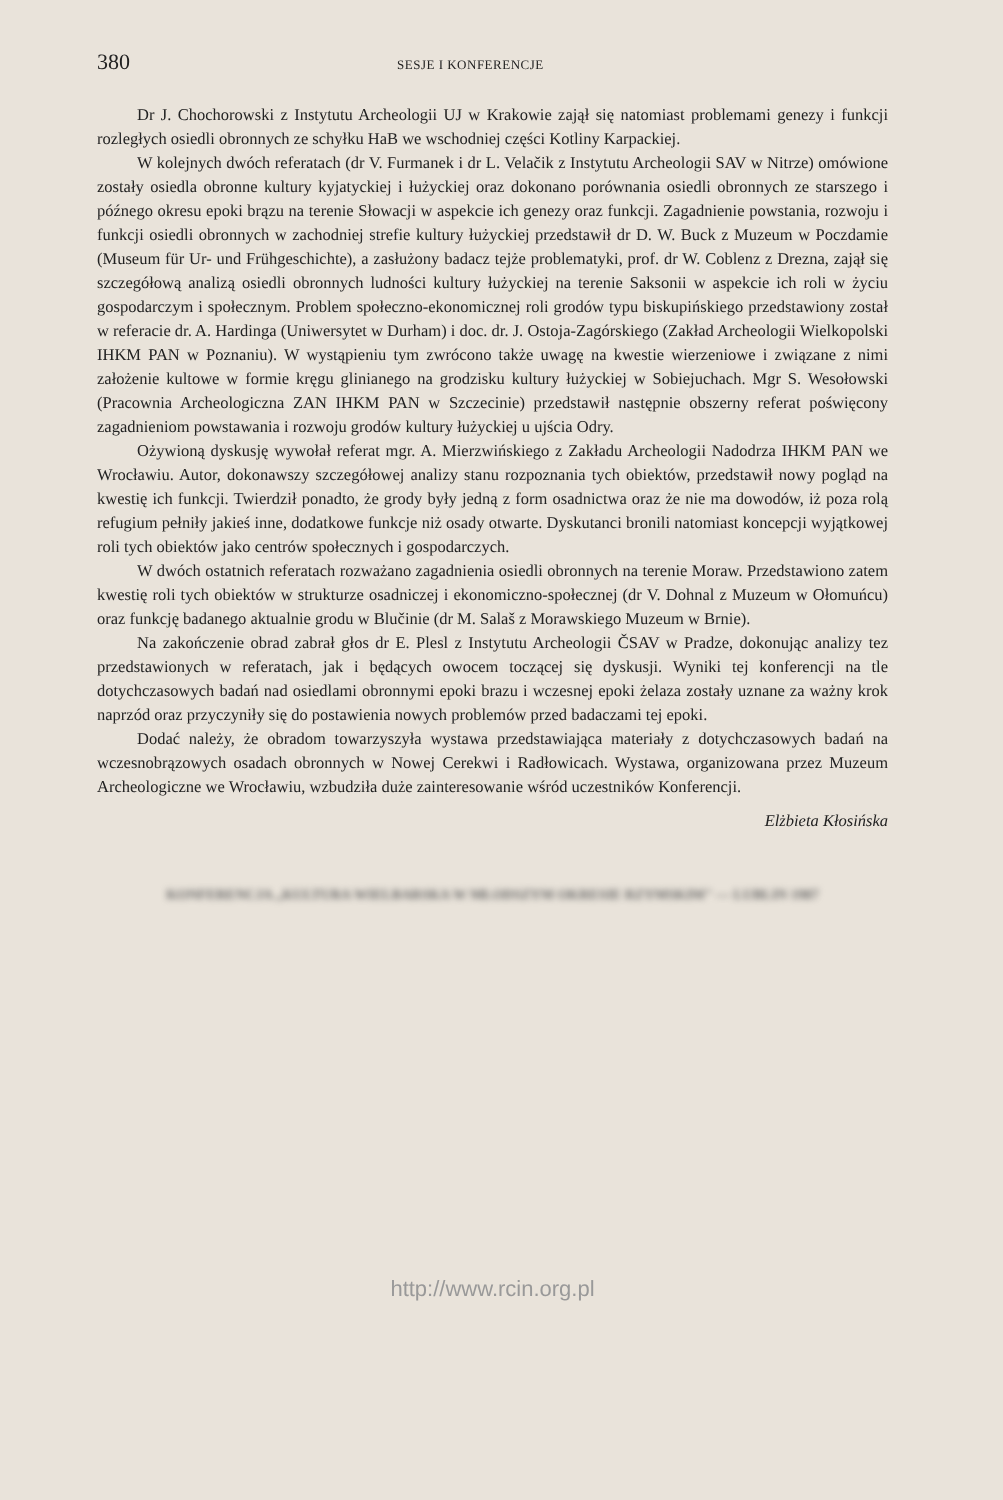380 SESJE I KONFERENCJE
Dr J. Chochorowski z Instytutu Archeologii UJ w Krakowie zajął się natomiast problemami genezy i funkcji rozległych osiedli obronnych ze schyłku HaB we wschodniej części Kotliny Karpackiej.
W kolejnych dwóch referatach (dr V. Furmanek i dr L. Velačik z Instytutu Archeologii SAV w Nitrze) omówione zostały osiedla obronne kultury kyjatyckiej i łużyckiej oraz dokonano porównania osiedli obronnych ze starszego i późnego okresu epoki brązu na terenie Słowacji w aspekcie ich genezy oraz funkcji. Zagadnienie powstania, rozwoju i funkcji osiedli obronnych w zachodniej strefie kultury łużyckiej przedstawił dr D. W. Buck z Muzeum w Poczdamie (Museum für Ur- und Frühgeschichte), a zasłużony badacz tejże problematyki, prof. dr W. Coblenz z Drezna, zajął się szczegółową analizą osiedli obronnych ludności kultury łużyckiej na terenie Saksonii w aspekcie ich roli w życiu gospodarczym i społecznym. Problem społeczno-ekonomicznej roli grodów typu biskupińskiego przedstawiony został w referacie dr. A. Hardinga (Uniwersytet w Durham) i doc. dr. J. Ostoja-Zagórskiego (Zakład Archeologii Wielkopolski IHKM PAN w Poznaniu). W wystąpieniu tym zwrócono także uwagę na kwestie wierzeniowe i związane z nimi założenie kultowe w formie kręgu glinianego na grodzisku kultury łużyckiej w Sobiejuchach. Mgr S. Wesołowski (Pracownia Archeologiczna ZAN IHKM PAN w Szczecinie) przedstawił następnie obszerny referat poświęcony zagadnieniom powstawania i rozwoju grodów kultury łużyckiej u ujścia Odry.
Ożywioną dyskusję wywołał referat mgr. A. Mierzwińskiego z Zakładu Archeologii Nadodrza IHKM PAN we Wrocławiu. Autor, dokonawszy szczegółowej analizy stanu rozpoznania tych obiektów, przedstawił nowy pogląd na kwestię ich funkcji. Twierdził ponadto, że grody były jedną z form osadnictwa oraz że nie ma dowodów, iż poza rolą refugium pełniły jakieś inne, dodatkowe funkcje niż osady otwarte. Dyskutanci bronili natomiast koncepcji wyjątkowej roli tych obiektów jako centrów społecznych i gospodarczych.
W dwóch ostatnich referatach rozważano zagadnienia osiedli obronnych na terenie Moraw. Przedstawiono zatem kwestię roli tych obiektów w strukturze osadniczej i ekonomiczno-społecznej (dr V. Dohnal z Muzeum w Ołomuńcu) oraz funkcję badanego aktualnie grodu w Blučinie (dr M. Salaš z Morawskiego Muzeum w Brnie).
Na zakończenie obrad zabrał głos dr E. Plesl z Instytutu Archeologii ČSAV w Pradze, dokonując analizy tez przedstawionych w referatach, jak i będących owocem toczącej się dyskusji. Wyniki tej konferencji na tle dotychczasowych badań nad osiedlami obronnymi epoki brazu i wczesnej epoki żelaza zostały uznane za ważny krok naprzód oraz przyczyniły się do postawienia nowych problemów przed badaczami tej epoki.
Dodać należy, że obradom towarzyszyła wystawa przedstawiająca materiały z dotychczasowych badań na wczesnobrązowych osadach obronnych w Nowej Cerekwi i Radłowicach. Wystawa, organizowana przez Muzeum Archeologiczne we Wrocławiu, wzbudziła duże zainteresowanie wśród uczestników Konferencji.
Elżbieta Kłosińska
KONFERENCJA „KULTURA WIELBARSKA W MŁODSZYM OKRESIE RZYMSKIM" — LUBLIN 1987
http://www.rcin.org.pl